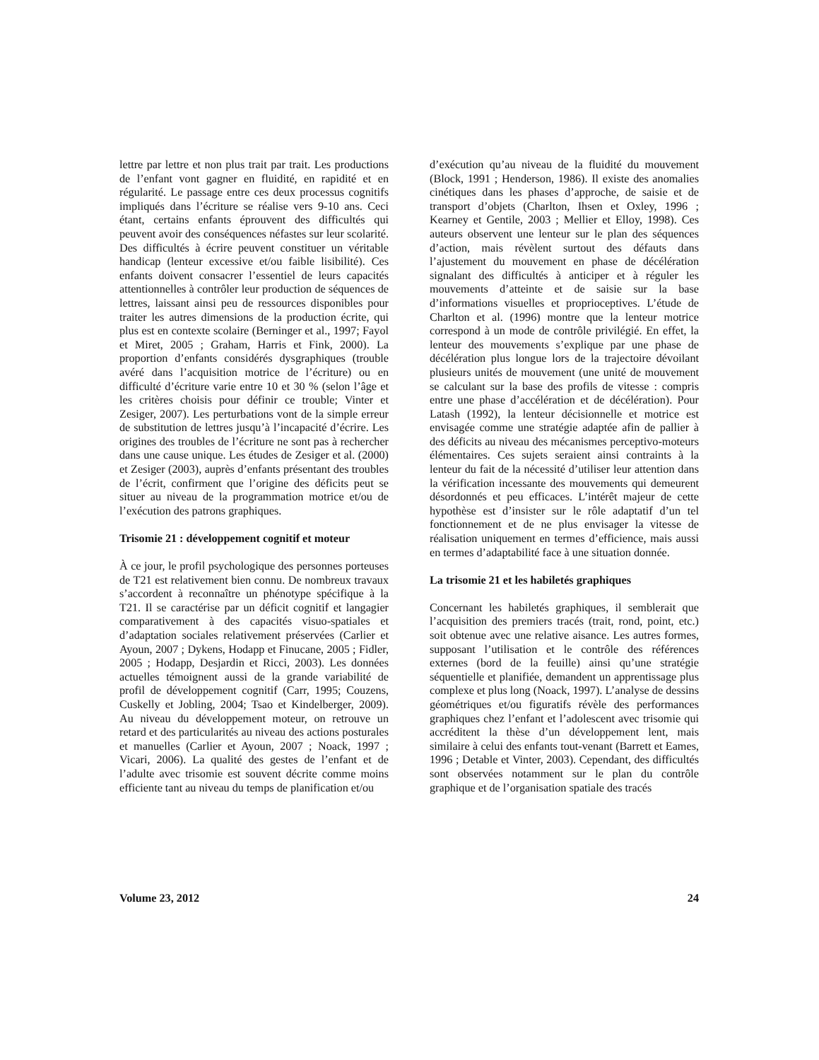lettre par lettre et non plus trait par trait. Les productions de l’enfant vont gagner en fluidité, en rapidité et en régularité. Le passage entre ces deux processus cognitifs impliqués dans l’écriture se réalise vers 9-10 ans. Ceci étant, certains enfants éprouvent des difficultés qui peuvent avoir des conséquences néfastes sur leur scolarité. Des difficultés à écrire peuvent constituer un véritable handicap (lenteur excessive et/ou faible lisibilité). Ces enfants doivent consacrer l’essentiel de leurs capacités attentionnelles à contrôler leur production de séquences de lettres, laissant ainsi peu de ressources disponibles pour traiter les autres dimensions de la production écrite, qui plus est en contexte scolaire (Berninger et al., 1997; Fayol et Miret, 2005 ; Graham, Harris et Fink, 2000). La proportion d’enfants considérés dysgraphiques (trouble avéré dans l’acquisition motrice de l’écriture) ou en difficulté d’écriture varie entre 10 et 30 % (selon l’âge et les critères choisis pour définir ce trouble; Vinter et Zesiger, 2007). Les perturbations vont de la simple erreur de substitution de lettres jusqu’à l’incapacité d’écrire. Les origines des troubles de l’écriture ne sont pas à rechercher dans une cause unique. Les études de Zesiger et al. (2000) et Zesiger (2003), auprès d’enfants présentant des troubles de l’écrit, confirment que l’origine des déficits peut se situer au niveau de la programmation motrice et/ou de l’exécution des patrons graphiques.
Trisomie 21 : développement cognitif et moteur
À ce jour, le profil psychologique des personnes porteuses de T21 est relativement bien connu. De nombreux travaux s’accordent à reconnaître un phénotype spécifique à la T21. Il se caractérise par un déficit cognitif et langagier comparativement à des capacités visuo-spatiales et d’adaptation sociales relativement préservées (Carlier et Ayoun, 2007 ; Dykens, Hodapp et Finucane, 2005 ; Fidler, 2005 ; Hodapp, Desjardin et Ricci, 2003). Les données actuelles témoignent aussi de la grande variabilité de profil de développement cognitif (Carr, 1995; Couzens, Cuskelly et Jobling, 2004; Tsao et Kindelberger, 2009). Au niveau du développement moteur, on retrouve un retard et des particularités au niveau des actions posturales et manuelles (Carlier et Ayoun, 2007 ; Noack, 1997 ; Vicari, 2006). La qualité des gestes de l’enfant et de l’adulte avec trisomie est souvent décrite comme moins efficiente tant au niveau du temps de planification et/ou
d’exécution qu’au niveau de la fluidité du mouvement (Block, 1991 ; Henderson, 1986). Il existe des anomalies cinétiques dans les phases d’approche, de saisie et de transport d’objets (Charlton, Ihsen et Oxley, 1996 ; Kearney et Gentile, 2003 ; Mellier et Elloy, 1998). Ces auteurs observent une lenteur sur le plan des séquences d’action, mais révèlent surtout des défauts dans l’ajustement du mouvement en phase de décélération signalant des difficultés à anticiper et à réguler les mouvements d’atteinte et de saisie sur la base d’informations visuelles et proprioceptives. L’étude de Charlton et al. (1996) montre que la lenteur motrice correspond à un mode de contrôle privilégié. En effet, la lenteur des mouvements s’explique par une phase de décélération plus longue lors de la trajectoire dévoilant plusieurs unités de mouvement (une unité de mouvement se calculant sur la base des profils de vitesse : compris entre une phase d’accélération et de décélération). Pour Latash (1992), la lenteur décisionnelle et motrice est envisagée comme une stratégie adaptée afin de pallier à des déficits au niveau des mécanismes perceptivo-moteurs élémentaires. Ces sujets seraient ainsi contraints à la lenteur du fait de la nécessité d’utiliser leur attention dans la vérification incessante des mouvements qui demeurent désordonnés et peu efficaces. L’intérêt majeur de cette hypothèse est d’insister sur le rôle adaptatif d’un tel fonctionnement et de ne plus envisager la vitesse de réalisation uniquement en termes d’efficience, mais aussi en termes d’adaptabilité face à une situation donnée.
La trisomie 21 et les habiletés graphiques
Concernant les habiletés graphiques, il semblerait que l’acquisition des premiers tracés (trait, rond, point, etc.) soit obtenue avec une relative aisance. Les autres formes, supposant l’utilisation et le contrôle des références externes (bord de la feuille) ainsi qu’une stratégie séquentielle et planifiée, demandent un apprentissage plus complexe et plus long (Noack, 1997). L’analyse de dessins géométriques et/ou figuratifs révèle des performances graphiques chez l’enfant et l’adolescent avec trisomie qui accréditent la thèse d’un développement lent, mais similaire à celui des enfants tout-venant (Barrett et Eames, 1996 ; Detable et Vinter, 2003). Cependant, des difficultés sont observées notamment sur le plan du contrôle graphique et de l’organisation spatiale des tracés
Volume 23, 2012 24